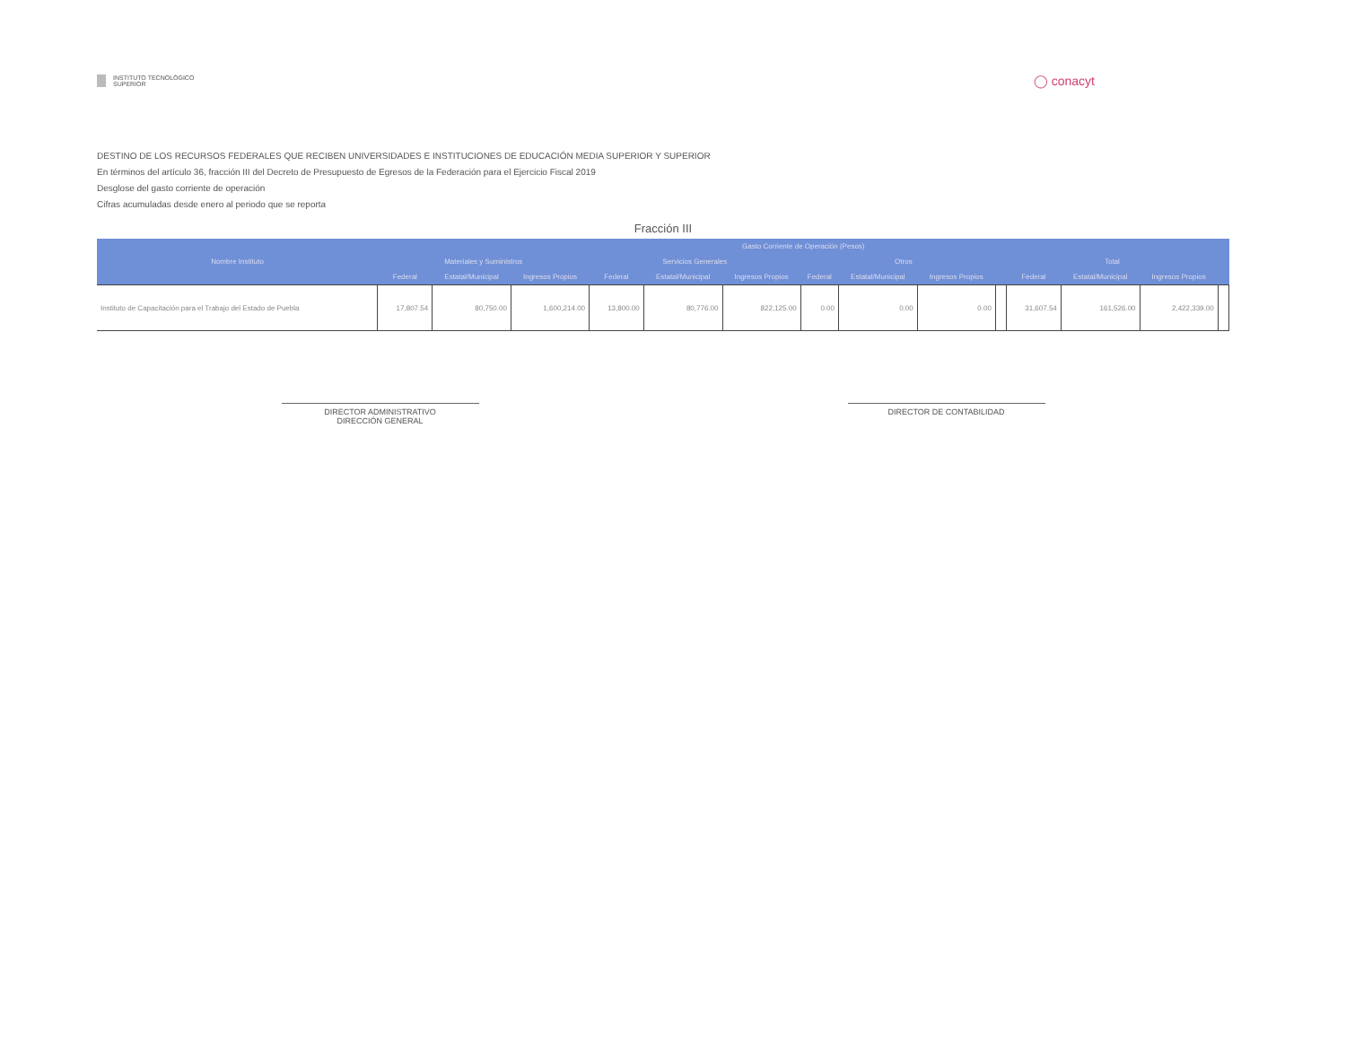INSTITUTO TECNOLÓGICO SUPERIOR
◯ conacyt
DESTINO DE LOS RECURSOS FEDERALES QUE RECIBEN UNIVERSIDADES E INSTITUCIONES DE EDUCACIÓN MEDIA SUPERIOR Y SUPERIOR
En términos del artículo 36, fracción III del Decreto de Presupuesto de Egresos de la Federación para el Ejercicio Fiscal 2019
Desglose del gasto corriente de operación
Cifras acumuladas desde enero al periodo que se reporta
Fracción III
| Nombre Instituto | Gasto Corriente de Operación (Pesos) | | | | | | | | | | | | | |
| --- | --- | --- | --- | --- | --- | --- | --- | --- | --- | --- | --- | --- | --- | --- |
| | Materiales y Suministros | | | Servicios Generales | | | Otros | | | | Total | | | |
| | Federal | Estatal/Municipal | Ingresos Propios | Federal | Estatal/Municipal | Ingresos Propios | Federal | Estatal/Municipal | Ingresos Propios | | Federal | Estatal/Municipal | Ingresos Propios | |
| Instituto de Capacitación para el Trabajo del Estado de Puebla | 17,807.54 | 80,750.00 | 1,600,214.00 | 13,800.00 | 80,776.00 | 822,125.00 | 0.00 | 0.00 | 0.00 | | 31,607.54 | 161,526.00 | 2,422,339.00 | |
DIRECTOR ADMINISTRATIVO
DIRECCIÓN GENERAL
DIRECTOR DE CONTABILIDAD